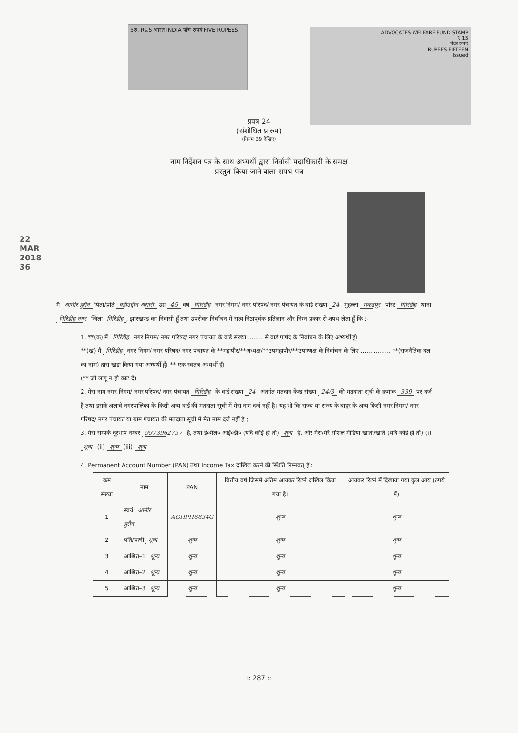5रु. Rs.5 भारत INDIA पाँच रुपये FIVE RUPEES
ADVOCATES WELFARE FUND STAMP
₹ 15
पंद्रह रुपए
RUPEES FIFTEEN
Issued
प्रपत्र 24
(संशोधित प्रारुप)
(नियम 39 देखिए)
नाम निर्देशन पत्र के साथ अभ्यर्थी द्वारा निर्वाची पदाधिकारी के समक्ष
प्रस्तुत किया जाने वाला शपथ पत्र
22 MAR 2018
36
मैं आमीर हुसैन पिता/प्रति वहीउद्दीन अंसारी उम्र 45 वर्ष गिरिडीह नगर निगम/ नगर परिषद/ नगर पंचायत के वार्ड संख्या 24 मुहल्ला मकतपुर पोस्ट गिरिडीह थाना गिरिडीह नगर जिला गिरिडीह, झारखण्ड का निवासी हूँ तथा उपरोक्त निर्वाचन में सत्य निष्ठापूर्वक प्रतिज्ञान और निम्न प्रकार से शपथ लेता हूँ कि :-
1. **(क) मैं गिरिडीह नगर निगम/ नगर परिषद/ नगर पंचायत के वार्ड संख्या ........ से वार्ड पार्षद के निर्वाचन के लिए अभ्यर्थी हूँ।
**(ख) मैं गिरिडीह नगर निगम/ नगर परिषद/ नगर पंचायत के **महापौर/**अध्यक्ष/**उपमहापौर/**उपाध्यक्ष के निर्वाचन के लिए ................ **(राजनैतिक दल का नाम) द्वारा खड़ा किया गया अभ्यर्थी हूँ। ** एक स्वतंत्र अभ्यर्थी हूँ।
(** जो लागू न हो काट दें)
2. मेरा नाम नगर निगम/ नगर परिषद/ नगर पंचायत गिरिडीह के वार्ड संख्या 24 अंतर्गत मतदान केन्द्र संख्या 24/3 की मतदाता सूची के क्रमांक 339 पर दर्ज है तथा इसके अलावे नगरपालिका के किसी अन्य वार्ड की मतदाता सूची में मेरा नाम दर्ज नहीं है। यह भी कि राज्य या राज्य के बाहर के अन्य किसी नगर निगम/ नगर परिषद/ नगर पंचायत या ग्राम पंचायत की मतदाता सूची में मेरा नाम दर्ज नहीं है ;
3. मेरा सम्पर्क दूरभाष नम्बर 9973962757 है, तथा ई०मेल० आई०डी० (यदि कोई हो तो) शून्य है, और मेरा/मेरे सोशल मीडिया खाता/खाते (यदि कोई हो तो) (i) शून्य (ii) शून्य (iii) शून्य
4. Permanent Account Number (PAN) तथा Income Tax दाखिल करने की स्थिति निम्नवत् है :
| क्रम संख्या | नाम | PAN | वित्तीय वर्ष जिसमें अंतिम आयकर रिटर्न दाखिल किया गया है। | आयकर रिटर्न में दिखाया गया कुल आय (रुपये में) |
| --- | --- | --- | --- | --- |
| 1 | स्वयं आमीर हुसैन | AGHPH6634G | शून्य | शून्य |
| 2 | पति/पत्नी शून्य | शून्य | शून्य | शून्य |
| 3 | आश्रित–1 शून्य | शून्य | शून्य | शून्य |
| 4 | आश्रित–2 शून्य | शून्य | शून्य | शून्य |
| 5 | आश्रित–3 शून्य | शून्य | शून्य | शून्य |
:: 287 ::